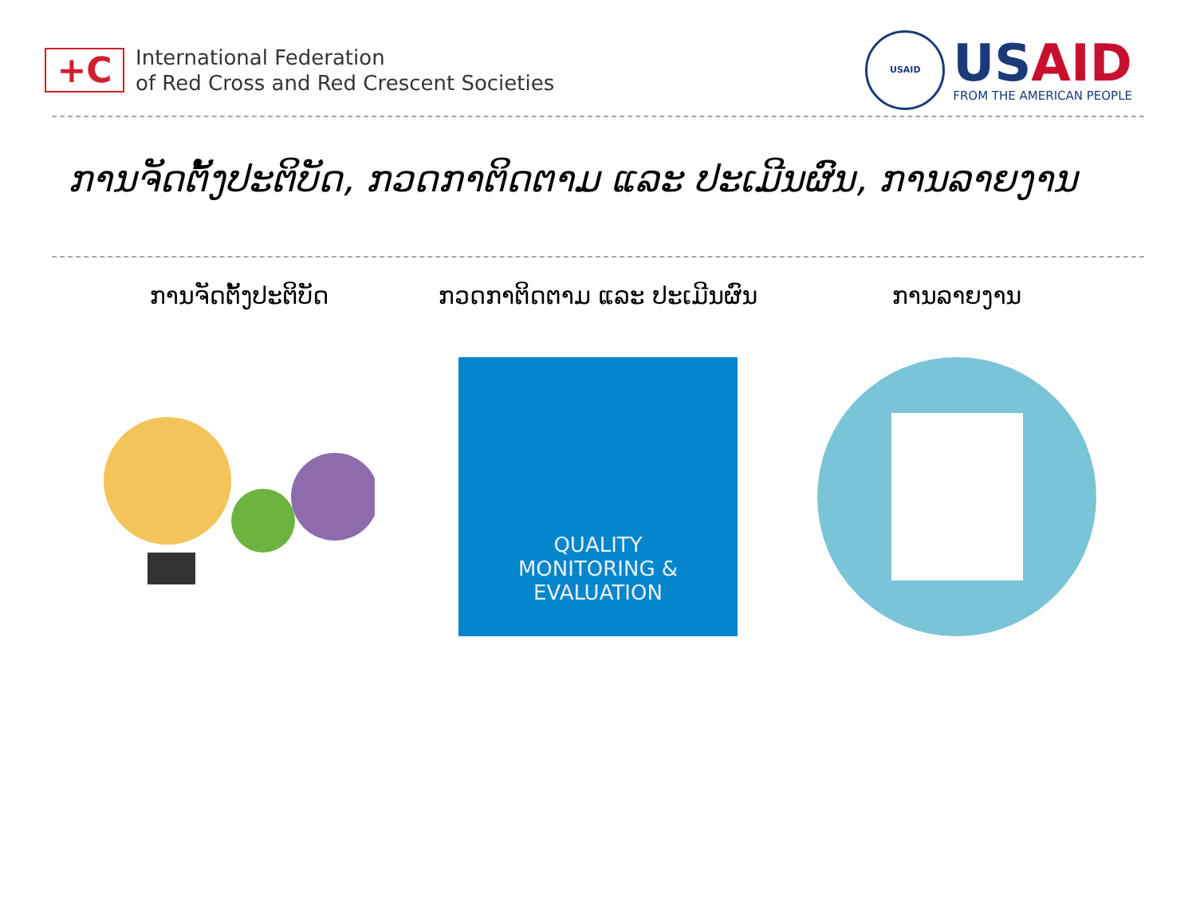+C
International Federation
of Red Cross and Red Crescent Societies
USAID
USAID
FROM THE AMERICAN PEOPLE
ການຈັດຕັ້ງປະຕິບັດ, ກວດກາຕິດຕາມ ແລະ ປະເມີນຜົນ, ການລາຍງານ
ການຈັດຕັ້ງປະຕິບັດ ກວດກາຕິດຕາມ ແລະ ປະເມີນຜົນ
QUALITY
MONITORING &
EVALUATION
ການລາຍງານ